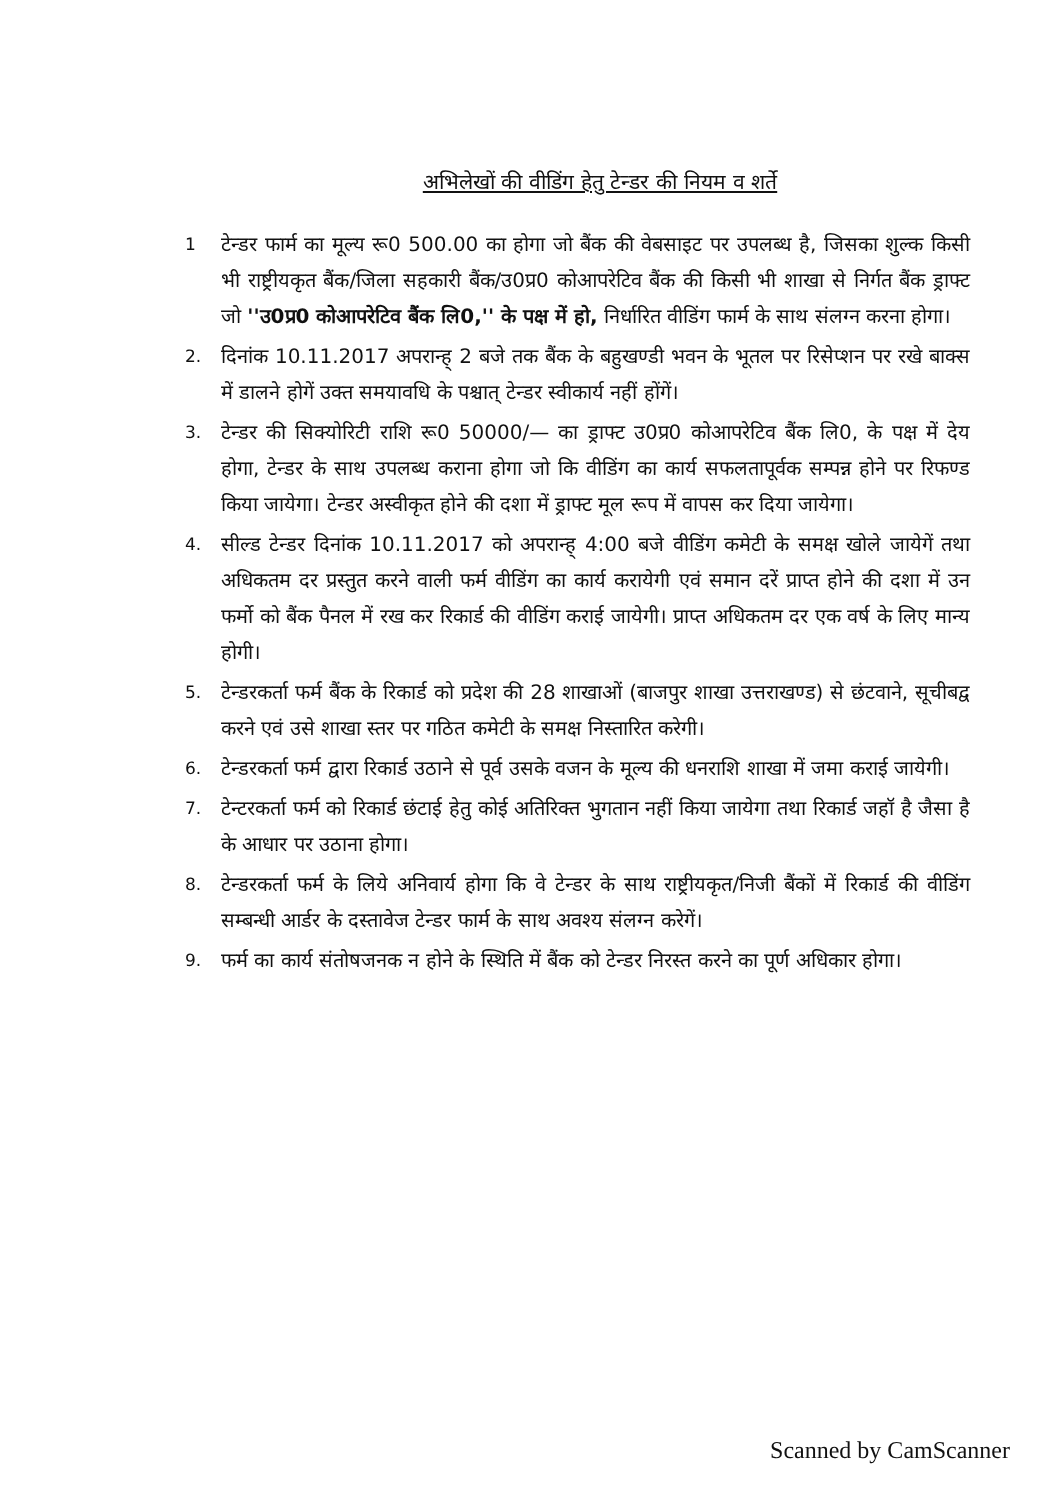अभिलेखों की वीडिंग हेतु टेन्डर की नियम व शर्ते
1
टेन्डर फार्म का मूल्य रू0 500.00 का होगा जो बैंक की वेबसाइट पर उपलब्ध है, जिसका शुल्क किसी भी राष्ट्रीयकृत बैंक/जिला सहकारी बैंक/उ0प्र0 कोआपरेटिव बैंक की किसी भी शाखा से निर्गत बैंक ड्राफ्ट जो ''उ0प्र0 कोआपरेटिव बैंक लि0,'' के पक्ष में हो, निर्धारित वीडिंग फार्म के साथ संलग्न करना होगा।
2.
दिनांक 10.11.2017 अपरान्ह् 2 बजे तक बैंक के बहुखण्डी भवन के भूतल पर रिसेप्शन पर रखे बाक्स में डालने होगें उक्त समयावधि के पश्चात् टेन्डर स्वीकार्य नहीं होंगें।
3.
टेन्डर की सिक्योरिटी राशि रू0 50000/— का ड्राफ्ट उ0प्र0 कोआपरेटिव बैंक लि0, के पक्ष में देय होगा, टेन्डर के साथ उपलब्ध कराना होगा जो कि वीडिंग का कार्य सफलतापूर्वक सम्पन्न होने पर रिफण्ड किया जायेगा। टेन्डर अस्वीकृत होने की दशा में ड्राफ्ट मूल रूप में वापस कर दिया जायेगा।
4.
सील्ड टेन्डर दिनांक 10.11.2017 को अपरान्ह् 4:00 बजे वीडिंग कमेटी के समक्ष खोले जायेगें तथा अधिकतम दर प्रस्तुत करने वाली फर्म वीडिंग का कार्य करायेगी एवं समान दरें प्राप्त होने की दशा में उन फर्मो को बैंक पैनल में रख कर रिकार्ड की वीडिंग कराई जायेगी। प्राप्त अधिकतम दर एक वर्ष के लिए मान्य होगी।
5.
टेन्डरकर्ता फर्म बैंक के रिकार्ड को प्रदेश की 28 शाखाओं (बाजपुर शाखा उत्तराखण्ड) से छंटवाने, सूचीबद्व करने एवं उसे शाखा स्तर पर गठित कमेटी के समक्ष निस्तारित करेगी।
6.
टेन्डरकर्ता फर्म द्वारा रिकार्ड उठाने से पूर्व उसके वजन के मूल्य की धनराशि शाखा में जमा कराई जायेगी।
7.
टेन्टरकर्ता फर्म को रिकार्ड छंटाई हेतु कोई अतिरिक्त भुगतान नहीं किया जायेगा तथा रिकार्ड जहॉ है जैसा है के आधार पर उठाना होगा।
8.
टेन्डरकर्ता फर्म के लिये अनिवार्य होगा कि वे टेन्डर के साथ राष्ट्रीयकृत/निजी बैंकों में रिकार्ड की वीडिंग सम्बन्धी आर्डर के दस्तावेज टेन्डर फार्म के साथ अवश्य संलग्न करेगें।
9.
फर्म का कार्य संतोषजनक न होने के स्थिति में बैंक को टेन्डर निरस्त करने का पूर्ण अधिकार होगा।
Scanned by CamScanner